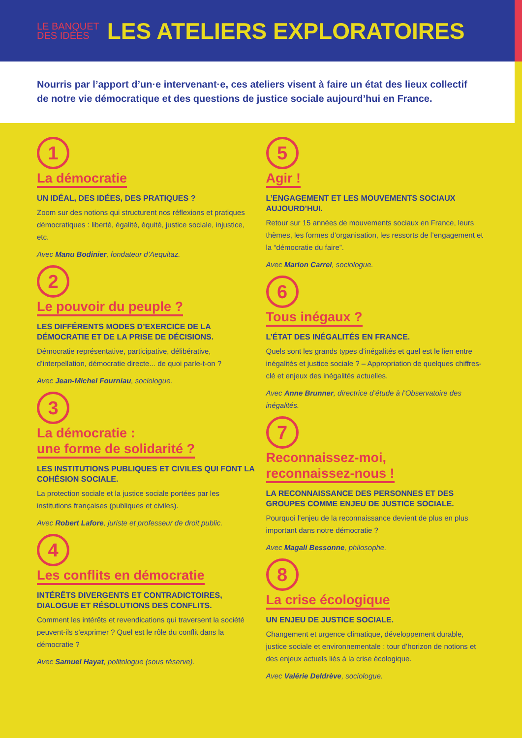LE BANQUET
DES IDÉES
LES ATELIERS EXPLORATOIRES
Nourris par l’apport d’un·e intervenant·e, ces ateliers visent à faire un état des lieux collectif de notre vie démocratique et des questions de justice sociale aujourd’hui en France.
1
La démocratie
UN IDÉAL, DES IDÉES, DES PRATIQUES ?
Zoom sur des notions qui structurent nos réflexions et pratiques démocratiques : liberté, égalité, équité, justice sociale, injustice, etc.
Avec Manu Bodinier, fondateur d’Aequitaz.
2
Le pouvoir du peuple ?
LES DIFFÉRENTS MODES D’EXERCICE DE LA DÉMOCRATIE ET DE LA PRISE DE DÉCISIONS.
Démocratie représentative, participative, délibérative, d’interpellation, démocratie directe... de quoi parle-t-on ?
Avec Jean-Michel Fourniau, sociologue.
3
La démocratie :
une forme de solidarité ?
LES INSTITUTIONS PUBLIQUES ET CIVILES QUI FONT LA COHÉSION SOCIALE.
La protection sociale et la justice sociale portées par les institutions françaises (publiques et civiles).
Avec Robert Lafore, juriste et professeur de droit public.
4
Les conflits en démocratie
INTÉRÊTS DIVERGENTS ET CONTRADICTOIRES, DIALOGUE ET RÉSOLUTIONS DES CONFLITS.
Comment les intérêts et revendications qui traversent la société peuvent-ils s’exprimer ? Quel est le rôle du conflit dans la démocratie ?
Avec Samuel Hayat, politologue (sous réserve).
5
Agir !
L’ENGAGEMENT ET LES MOUVEMENTS SOCIAUX AUJOURD’HUI.
Retour sur 15 années de mouvements sociaux en France, leurs thèmes, les formes d’organisation, les ressorts de l’engagement et la “démocratie du faire”.
Avec Marion Carrel, sociologue.
6
Tous inégaux ?
L’ÉTAT DES INÉGALITÉS EN FRANCE.
Quels sont les grands types d’inégalités et quel est le lien entre inégalités et justice sociale ? – Appropriation de quelques chiffres-clé et enjeux des inégalités actuelles.
Avec Anne Brunner, directrice d’étude à l’Observatoire des inégalités.
7
Reconnaissez-moi,
reconnaissez-nous !
LA RECONNAISSANCE DES PERSONNES ET DES GROUPES COMME ENJEU DE JUSTICE SOCIALE.
Pourquoi l’enjeu de la reconnaissance devient de plus en plus important dans notre démocratie ?
Avec Magali Bessonne, philosophe.
8
La crise écologique
UN ENJEU DE JUSTICE SOCIALE.
Changement et urgence climatique, développement durable, justice sociale et environnementale : tour d’horizon de notions et des enjeux actuels liés à la crise écologique.
Avec Valérie Deldrève, sociologue.